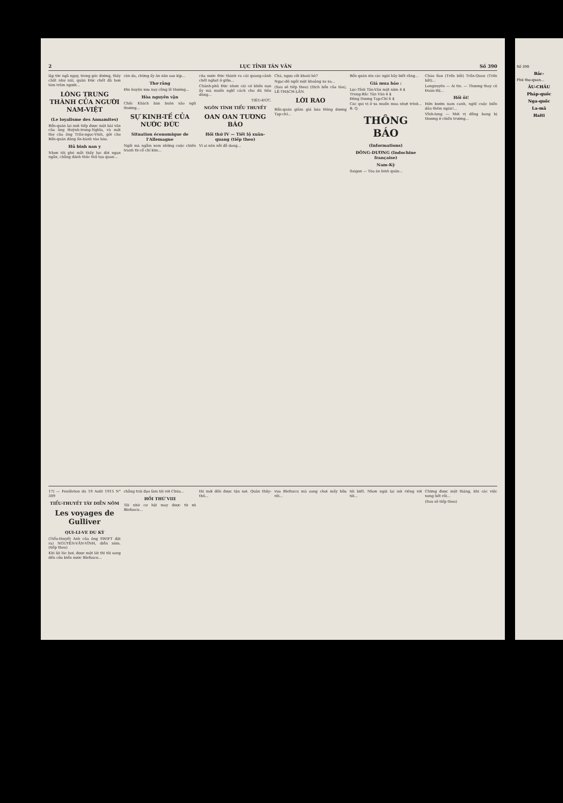2 LỤC TỈNH TÂN VĂN Số 390
lập tức ngã ngay, trong góc đường, thây chất như núi, quân Đức chết đã hơn tám trăm người...
LÒNG TRUNG THÀNH CỦA NGƯỜI NAM-VIỆT
(Le loyalisme des Annamites)
Bổn-quán lại mới tiếp được một bài văn của ông Huỳnh-trung-Nghĩa, và một thơ của ông Trần-ngọc-Vinh, gởi cho Bổn-quán đăng ấn-hành vào báo.
Hủ binh nan y
Nhơn tôi ghé mắt thấy lục đời ngạn ngắn, chẳng đánh thúc thủ tọa quan...
còn da, chừng ấy ăn năn sao kịp...
Thơ rằng
Đìn huyện xưa nay cũng lẽ thường...
Hòa nguyên vận
Chốc Khách bán buôn xảo ngữ thường...
SỰ KINH-TẾ CỦA NƯỚC ĐỨC
Situation économique de l'Allemagne
Ngồi mà ngẫm xem những cuộc chiến tranh từ cổ chí kim...
của nước Đức thành ra cái quang-cảnh chết nghẹt ở giữa...
Chánh-phủ Đức nhơn cái cớ khốn nạn ấy mà muốn nghĩ cách cho dù tiêu dùng...
TIÊU-ĐỨC.
NGÔN TÌNH TIỂU THUYẾT
OAN OAN TƯƠNG BÁO
Hồi thứ IV — Tiết lộ xuân-quang (tiếp theo)
Vì ai nên nỗi đỗ dang...
Chà, ngựa cỡi khoái hè?
Ngạc-đô ngồi một khoảng xa xa...
(Sau sẽ tiếp theo) (Dịch bổn của tàu), LÊ-THẠCH-LÂN.
LỜI RAO
Bổn-quán giảm giá báo Đông dương Tạp-chí...
Bổn quán xin các ngài hãy biết rằng...
Giá mua báo :
Lục-Tỉnh Tân-Văn một năm 4 $
Trung-Bắc Tân Văn 4 $
Đông Dương Tạp-Chí 6 $
Các qui vị ở xa muốn mua nhựt trình... B. Q.
THÔNG BÁO
(Informations)
ĐÔNG-DƯƠNG (Indochine française)
Nam-Kỳ
Saigon — Tòa án binh quân...
Chào San (Trốn bắt) Trần-Quan (Trốn bắt)...
Longxuyên — Ai tin. — Thương thay cô Đoàn-thị...
Hồi ôi!
Hởn bướm nam canh, nghĩ cuộc biển dâu thêm ngán!...
Vĩnh-long — Mới vị đồng bang bị thương ở chiến trường...
17) — Feuilleton du 19 Août 1915 N° 309
TIỂU-THUYẾT TÂY DIỄN NÔM
Les voyages de Gulliver
QUI-LI-VE DU KÝ
(Tiểu-thuyết Anh của ông SWIFT đặt ra) NGUYỄN-VĂN-VĨNH, diễn nôm. (tiếp theo)
Khi lội lúc bơi, được một lát thì tôi sang đến cửa biển nước Blefuscu...
chẳng trái đạo làm tôi với Chúa...
HỒI THỨ VIII
Tôi nhờ cơ hội may được từ xứ Blefuscu...
thì mới đến được tận nơi. Quân thủy-thủ...
vua Blefuscu mà sang chơi mấy bữa rồi...
tôi biết. Nhơn ngài lại nói riêng với tôi...
Chừng được một tháng, khi các việc xong hết rồi...
(Sau sẽ tiếp theo)
Số 390
Bắc-
Phú thọ-quan...
ÂU-CHÂU
Pháp-quốc
Nga-quốc
La-mã
Haiti